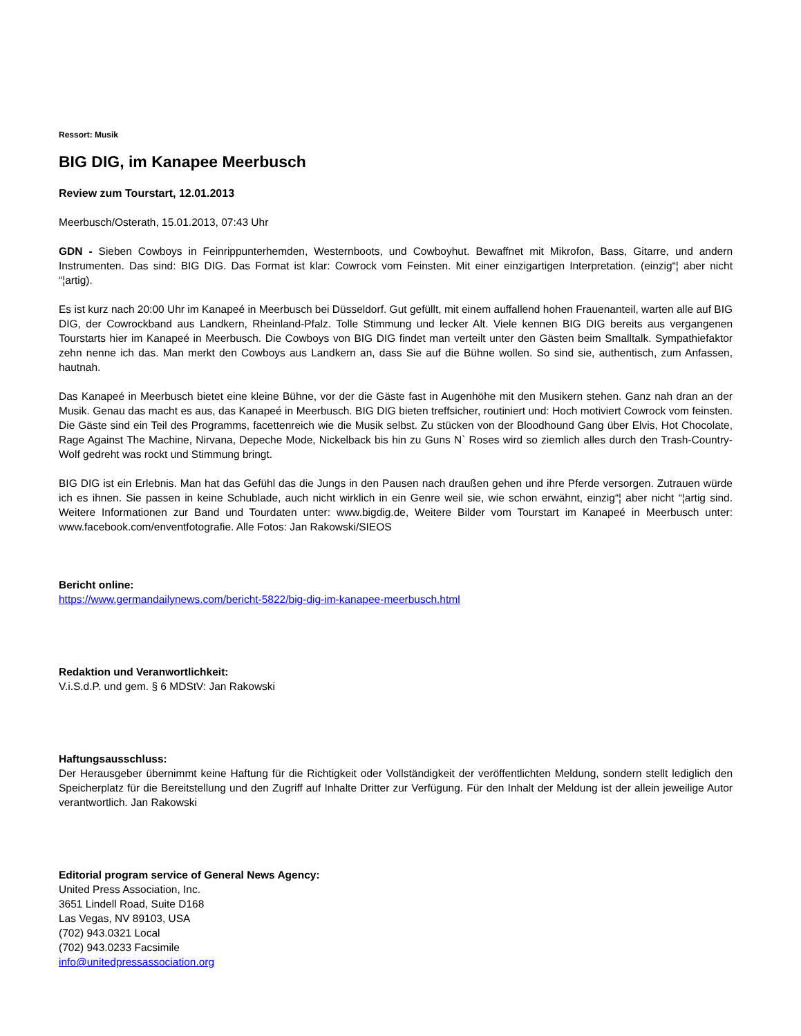Ressort: Musik
BIG DIG, im Kanapee Meerbusch
Review zum Tourstart, 12.01.2013
Meerbusch/Osterath, 15.01.2013, 07:43 Uhr
GDN - Sieben Cowboys in Feinrippunterhemden, Westernboots, und Cowboyhut. Bewaffnet mit Mikrofon, Bass, Gitarre, und andern Instrumenten. Das sind: BIG DIG. Das Format ist klar: Cowrock vom Feinsten. Mit einer einzigartigen Interpretation. (einzig“¦ aber nicht “¦artig).
Es ist kurz nach 20:00 Uhr im Kanapeé in Meerbusch bei Düsseldorf. Gut gefüllt, mit einem auffallend hohen Frauenanteil, warten alle auf BIG DIG, der Cowrockband aus Landkern, Rheinland-Pfalz. Tolle Stimmung und lecker Alt. Viele kennen BIG DIG bereits aus vergangenen Tourstarts hier im Kanapeé in Meerbusch. Die Cowboys von BIG DIG findet man verteilt unter den Gästen beim Smalltalk. Sympathiefaktor zehn nenne ich das. Man merkt den Cowboys aus Landkern an, dass Sie auf die Bühne wollen. So sind sie, authentisch, zum Anfassen, hautnah.
Das Kanapeé in Meerbusch bietet eine kleine Bühne, vor der die Gäste fast in Augenhöhe mit den Musikern stehen. Ganz nah dran an der Musik. Genau das macht es aus, das Kanapeé in Meerbusch. BIG DIG bieten treffsicher, routiniert und: Hoch motiviert Cowrock vom feinsten. Die Gäste sind ein Teil des Programms, facettenreich wie die Musik selbst. Zu stücken von der Bloodhound Gang über Elvis, Hot Chocolate, Rage Against The Machine, Nirvana, Depeche Mode, Nickelback bis hin zu Guns N` Roses wird so ziemlich alles durch den Trash-Country-Wolf gedreht was rockt und Stimmung bringt.
BIG DIG ist ein Erlebnis. Man hat das Gefühl das die Jungs in den Pausen nach draußen gehen und ihre Pferde versorgen. Zutrauen würde ich es ihnen. Sie passen in keine Schublade, auch nicht wirklich in ein Genre weil sie, wie schon erwähnt, einzig“¦ aber nicht “¦artig sind. Weitere Informationen zur Band und Tourdaten unter: www.bigdig.de, Weitere Bilder vom Tourstart im Kanapeé in Meerbusch unter: www.facebook.com/enventfotografie. Alle Fotos: Jan Rakowski/SIEOS
Bericht online:
https://www.germandailynews.com/bericht-5822/big-dig-im-kanapee-meerbusch.html
Redaktion und Veranwortlichkeit:
V.i.S.d.P. und gem. § 6 MDStV: Jan Rakowski
Haftungsausschluss:
Der Herausgeber übernimmt keine Haftung für die Richtigkeit oder Vollständigkeit der veröffentlichten Meldung, sondern stellt lediglich den Speicherplatz für die Bereitstellung und den Zugriff auf Inhalte Dritter zur Verfügung. Für den Inhalt der Meldung ist der allein jeweilige Autor verantwortlich. Jan Rakowski
Editorial program service of General News Agency:
United Press Association, Inc.
3651 Lindell Road, Suite D168
Las Vegas, NV 89103, USA
(702) 943.0321 Local
(702) 943.0233 Facsimile
info@unitedpressassociation.org